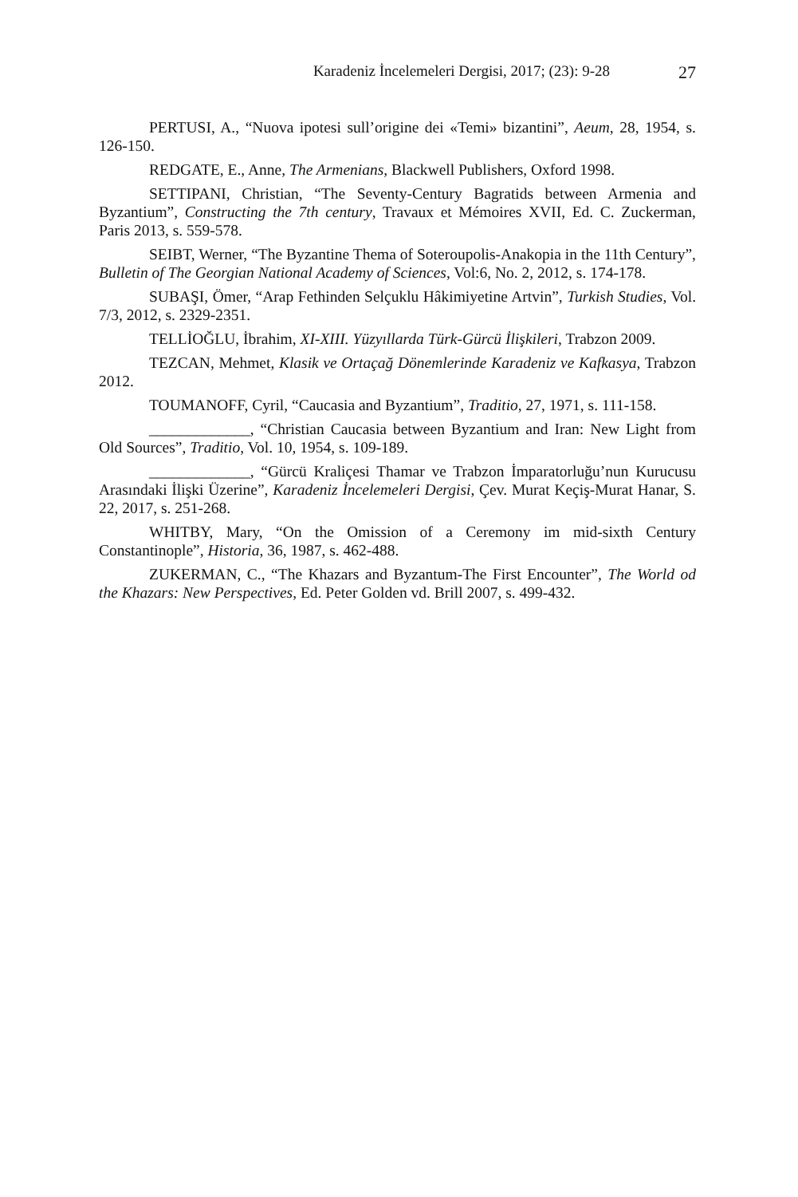Karadeniz İncelemeleri Dergisi, 2017; (23): 9-28 27
PERTUSI, A., “Nuova ipotesi sull’origine dei «Temi» bizantini”, Aeum, 28, 1954, s. 126-150.
REDGATE, E., Anne, The Armenians, Blackwell Publishers, Oxford 1998.
SETTIPANI, Christian, “The Seventy-Century Bagratids between Armenia and Byzantium”, Constructing the 7th century, Travaux et Mémoires XVII, Ed. C. Zuckerman, Paris 2013, s. 559-578.
SEIBT, Werner, “The Byzantine Thema of Soteroupolis-Anakopia in the 11th Century”, Bulletin of The Georgian National Academy of Sciences, Vol:6, No. 2, 2012, s. 174-178.
SUBAŞI, Ömer, “Arap Fethinden Selçuklu Hâkimiyetine Artvin”, Turkish Studies, Vol. 7/3, 2012, s. 2329-2351.
TELLİOĞLU, İbrahim, XI-XIII. Yüzyıllarda Türk-Gürcü İlişkileri, Trabzon 2009.
TEZCAN, Mehmet, Klasik ve Ortaçağ Dönemlerinde Karadeniz ve Kafkasya, Trabzon 2012.
TOUMANOFF, Cyril, “Caucasia and Byzantium”, Traditio, 27, 1971, s. 111-158.
_____________, “Christian Caucasia between Byzantium and Iran: New Light from Old Sources”, Traditio, Vol. 10, 1954, s. 109-189.
_____________, “Gürcü Kraliçesi Thamar ve Trabzon İmparatorluğu’nun Kurucusu Arasındaki İlişki Üzerine”, Karadeniz İncelemeleri Dergisi, Çev. Murat Keçiş-Murat Hanar, S. 22, 2017, s. 251-268.
WHITBY, Mary, “On the Omission of a Ceremony im mid-sixth Century Constantinople”, Historia, 36, 1987, s. 462-488.
ZUKERMAN, C., “The Khazars and Byzantum-The First Encounter”, The World od the Khazars: New Perspectives, Ed. Peter Golden vd. Brill 2007, s. 499-432.